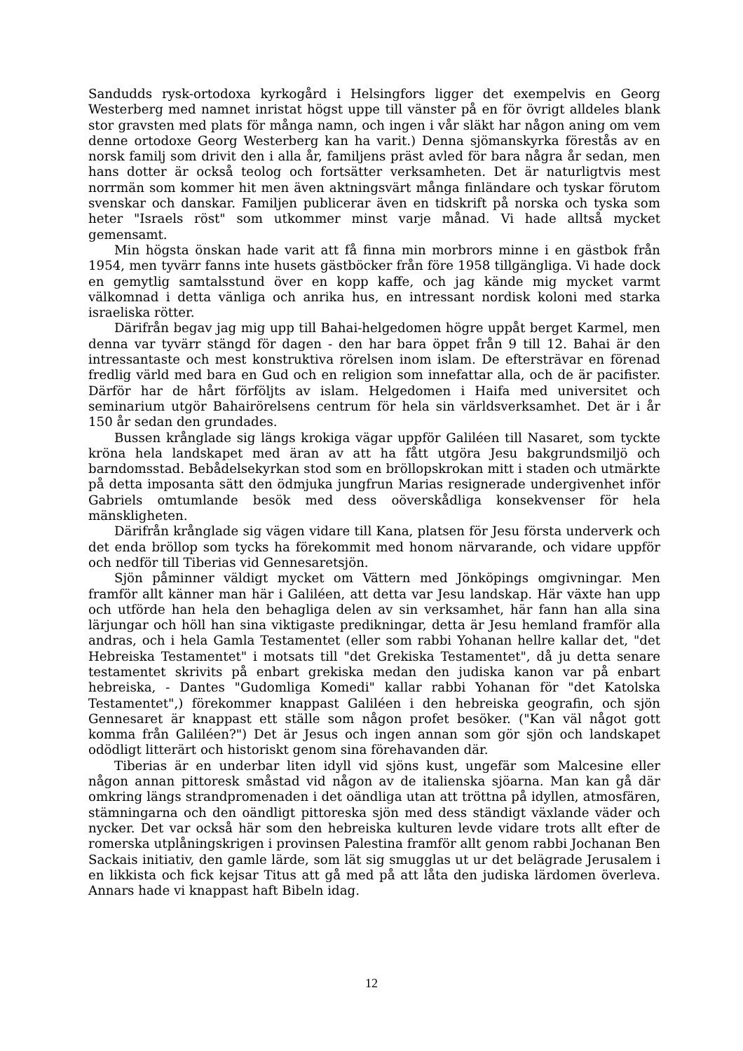Sandudds rysk-ortodoxa kyrkogård i Helsingfors ligger det exempelvis en Georg Westerberg med namnet inristat högst uppe till vänster på en för övrigt alldeles blank stor gravsten med plats för många namn, och ingen i vår släkt har någon aning om vem denne ortodoxe Georg Westerberg kan ha varit.) Denna sjömanskyrka förestås av en norsk familj som drivit den i alla år, familjens präst avled för bara några år sedan, men hans dotter är också teolog och fortsätter verksamheten. Det är naturligtvis mest norrmän som kommer hit men även aktningsvärt många finländare och tyskar förutom svenskar och danskar. Familjen publicerar även en tidskrift på norska och tyska som heter "Israels röst" som utkommer minst varje månad. Vi hade alltså mycket gemensamt.
Min högsta önskan hade varit att få finna min morbrors minne i en gästbok från 1954, men tyvärr fanns inte husets gästböcker från före 1958 tillgängliga. Vi hade dock en gemytlig samtalsstund över en kopp kaffe, och jag kände mig mycket varmt välkomnad i detta vänliga och anrika hus, en intressant nordisk koloni med starka israeliska rötter.
Därifrån begav jag mig upp till Bahai-helgedomen högre uppåt berget Karmel, men denna var tyvärr stängd för dagen - den har bara öppet från 9 till 12. Bahai är den intressantaste och mest konstruktiva rörelsen inom islam. De eftersträvar en förenad fredlig värld med bara en Gud och en religion som innefattar alla, och de är pacifister. Därför har de hårt förföljts av islam. Helgedomen i Haifa med universitet och seminarium utgör Bahairörelsens centrum för hela sin världsverksamhet. Det är i år 150 år sedan den grundades.
Bussen krånglade sig längs krokiga vägar uppför Galiléen till Nasaret, som tyckte kröna hela landskapet med äran av att ha fått utgöra Jesu bakgrundsmiljö och barndomsstad. Bebådelsekyrkan stod som en bröllopskrokan mitt i staden och utmärkte på detta imposanta sätt den ödmjuka jungfrun Marias resignerade undergivenhet inför Gabriels omtumlande besök med dess oöverskådliga konsekvenser för hela mänskligheten.
Därifrån krånglade sig vägen vidare till Kana, platsen för Jesu första underverk och det enda bröllop som tycks ha förekommit med honom närvarande, och vidare uppför och nedför till Tiberias vid Gennesaretsjön.
Sjön påminner väldigt mycket om Vättern med Jönköpings omgivningar. Men framför allt känner man här i Galiléen, att detta var Jesu landskap. Här växte han upp och utförde han hela den behagliga delen av sin verksamhet, här fann han alla sina lärjungar och höll han sina viktigaste predikningar, detta är Jesu hemland framför alla andras, och i hela Gamla Testamentet (eller som rabbi Yohanan hellre kallar det, "det Hebreiska Testamentet" i motsats till "det Grekiska Testamentet", då ju detta senare testamentet skrivits på enbart grekiska medan den judiska kanon var på enbart hebreiska, - Dantes "Gudomliga Komedi" kallar rabbi Yohanan för "det Katolska Testamentet",) förekommer knappast Galiléen i den hebreiska geografin, och sjön Gennesaret är knappast ett ställe som någon profet besöker. ("Kan väl något gott komma från Galiléen?") Det är Jesus och ingen annan som gör sjön och landskapet odödligt litterärt och historiskt genom sina förehavanden där.
Tiberias är en underbar liten idyll vid sjöns kust, ungefär som Malcesine eller någon annan pittoresk småstad vid någon av de italienska sjöarna. Man kan gå där omkring längs strandpromenaden i det oändliga utan att tröttna på idyllen, atmosfären, stämningarna och den oändligt pittoreska sjön med dess ständigt växlande väder och nycker. Det var också här som den hebreiska kulturen levde vidare trots allt efter de romerska utplåningskrigen i provinsen Palestina framför allt genom rabbi Jochanan Ben Sackais initiativ, den gamle lärde, som lät sig smugglas ut ur det belägrade Jerusalem i en likkista och fick kejsar Titus att gå med på att låta den judiska lärdomen överleva. Annars hade vi knappast haft Bibeln idag.
12